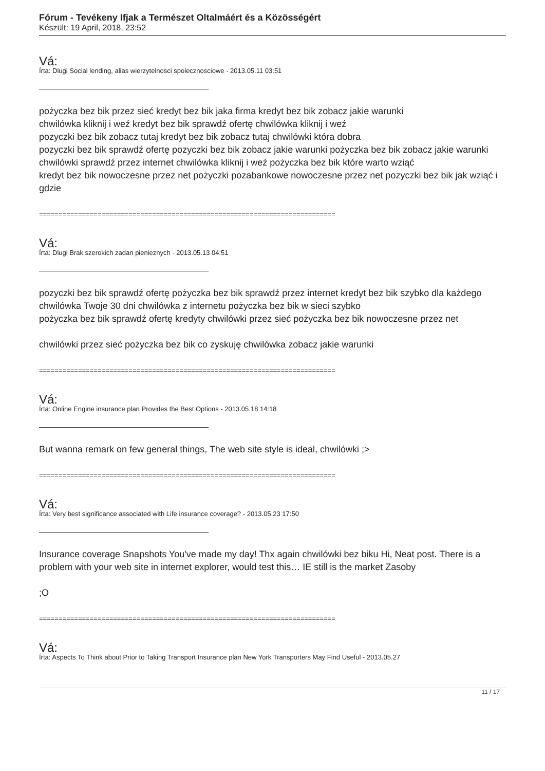Fórum - Tevékeny Ifjak a Természet Oltalmáért és a Közösségért
Készült: 19 April, 2018, 23:52
Vá:
Írta: Dlugi Social lending, alias wierzytelnosci spolecznosciowe - 2013.05.11 03:51
pożyczka bez bik przez sieć kredyt bez bik jaka firma kredyt bez bik zobacz jakie warunki
chwilówka kliknij i weź kredyt bez bik sprawdź ofertę chwilówka kliknij i weź
pozyczki bez bik zobacz tutaj kredyt bez bik zobacz tutaj chwilówki która dobra
pozyczki bez bik sprawdź ofertę pozyczki bez bik zobacz jakie warunki pożyczka bez bik zobacz jakie warunki
chwilówki sprawdź przez internet chwilówka kliknij i weź pożyczka bez bik które warto wziąć
kredyt bez bik nowoczesne przez net pożyczki pozabankowe nowoczesne przez net pozyczki bez bik jak wziąć i gdzie
============================================================================
Vá:
Írta: Dlugi Brak szerokich zadan pienieznych - 2013.05.13 04:51
pozyczki bez bik sprawdź ofertę pożyczka bez bik sprawdź przez internet kredyt bez bik szybko dla każdego
chwilówka Twoje 30 dni chwilówka z internetu pożyczka bez bik w sieci szybko
pożyczka bez bik sprawdź ofertę kredyty chwilówki przez sieć pożyczka bez bik nowoczesne przez net
chwilówki przez sieć pożyczka bez bik co zyskuję chwilówka zobacz jakie warunki
============================================================================
Vá:
Írta: Online Engine insurance plan Provides the Best Options - 2013.05.18 14:18
But wanna remark on few general things, The web site style is ideal, chwilówki ;>
============================================================================
Vá:
Írta: Very best significance associated with Life insurance coverage? - 2013.05.23 17:50
Insurance coverage Snapshots You've made my day! Thx again chwilówki bez biku Hi, Neat post. There is a problem with your web site in internet explorer, would test this… IE still is the market Zasoby
;O
============================================================================
Vá:
Írta: Aspects To Think about Prior to Taking Transport Insurance plan New York Transporters May Find Useful - 2013.05.27
11 / 17